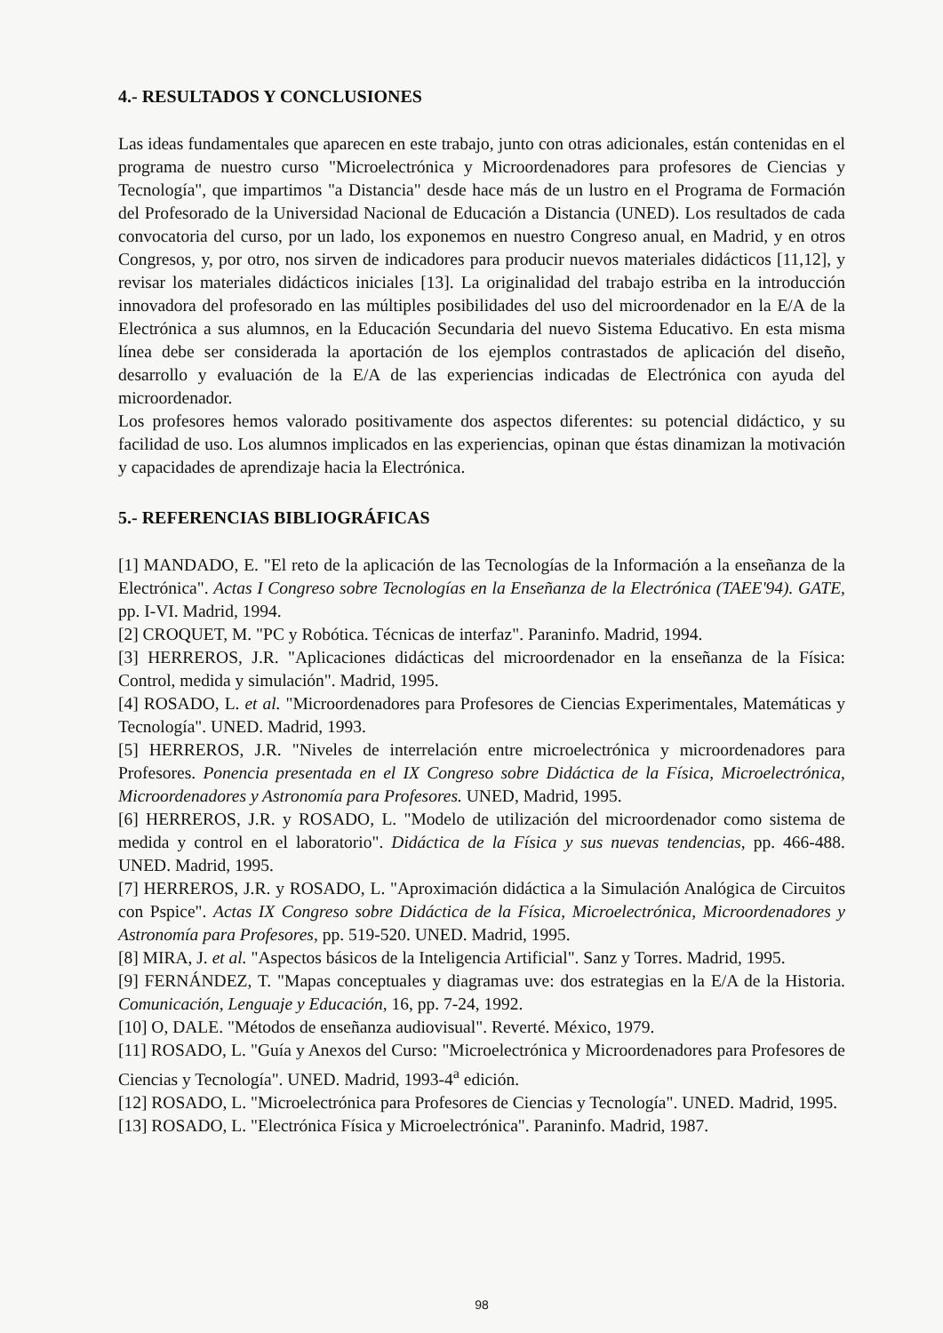4.- RESULTADOS Y CONCLUSIONES
Las ideas fundamentales que aparecen en este trabajo, junto con otras adicionales, están contenidas en el programa de nuestro curso "Microelectrónica y Microordenadores para profesores de Ciencias y Tecnología", que impartimos "a Distancia" desde hace más de un lustro en el Programa de Formación del Profesorado de la Universidad Nacional de Educación a Distancia (UNED). Los resultados de cada convocatoria del curso, por un lado, los exponemos en nuestro Congreso anual, en Madrid, y en otros Congresos, y, por otro, nos sirven de indicadores para producir nuevos materiales didácticos [11,12], y revisar los materiales didácticos iniciales [13]. La originalidad del trabajo estriba en la introducción innovadora del profesorado en las múltiples posibilidades del uso del microordenador en la E/A de la Electrónica a sus alumnos, en la Educación Secundaria del nuevo Sistema Educativo. En esta misma línea debe ser considerada la aportación de los ejemplos contrastados de aplicación del diseño, desarrollo y evaluación de la E/A de las experiencias indicadas de Electrónica con ayuda del microordenador.
Los profesores hemos valorado positivamente dos aspectos diferentes: su potencial didáctico, y su facilidad de uso. Los alumnos implicados en las experiencias, opinan que éstas dinamizan la motivación y capacidades de aprendizaje hacia la Electrónica.
5.- REFERENCIAS BIBLIOGRÁFICAS
[1] MANDADO, E. "El reto de la aplicación de las Tecnologías de la Información a la enseñanza de la Electrónica". Actas I Congreso sobre Tecnologías en la Enseñanza de la Electrónica (TAEE'94). GATE, pp. I-VI. Madrid, 1994.
[2] CROQUET, M. "PC y Robótica. Técnicas de interfaz". Paraninfo. Madrid, 1994.
[3] HERREROS, J.R. "Aplicaciones didácticas del microordenador en la enseñanza de la Física: Control, medida y simulación". Madrid, 1995.
[4] ROSADO, L. et al. "Microordenadores para Profesores de Ciencias Experimentales, Matemáticas y Tecnología". UNED. Madrid, 1993.
[5] HERREROS, J.R. "Niveles de interrelación entre microelectrónica y microordenadores para Profesores. Ponencia presentada en el IX Congreso sobre Didáctica de la Física, Microelectrónica, Microordenadores y Astronomía para Profesores. UNED, Madrid, 1995.
[6] HERREROS, J.R. y ROSADO, L. "Modelo de utilización del microordenador como sistema de medida y control en el laboratorio". Didáctica de la Física y sus nuevas tendencias, pp. 466-488. UNED. Madrid, 1995.
[7] HERREROS, J.R. y ROSADO, L. "Aproximación didáctica a la Simulación Analógica de Circuitos con Pspice". Actas IX Congreso sobre Didáctica de la Física, Microelectrónica, Microordenadores y Astronomía para Profesores, pp. 519-520. UNED. Madrid, 1995.
[8] MIRA, J. et al. "Aspectos básicos de la Inteligencia Artificial". Sanz y Torres. Madrid, 1995.
[9] FERNÁNDEZ, T. "Mapas conceptuales y diagramas uve: dos estrategias en la E/A de la Historia. Comunicación, Lenguaje y Educación, 16, pp. 7-24, 1992.
[10] O, DALE. "Métodos de enseñanza audiovisual". Reverté. México, 1979.
[11] ROSADO, L. "Guía y Anexos del Curso: "Microelectrónica y Microordenadores para Profesores de Ciencias y Tecnología". UNED. Madrid, 1993-4<sup>a</sup> edición.
[12] ROSADO, L. "Microelectrónica para Profesores de Ciencias y Tecnología". UNED. Madrid, 1995.
[13] ROSADO, L. "Electrónica Física y Microelectrónica". Paraninfo. Madrid, 1987.
98